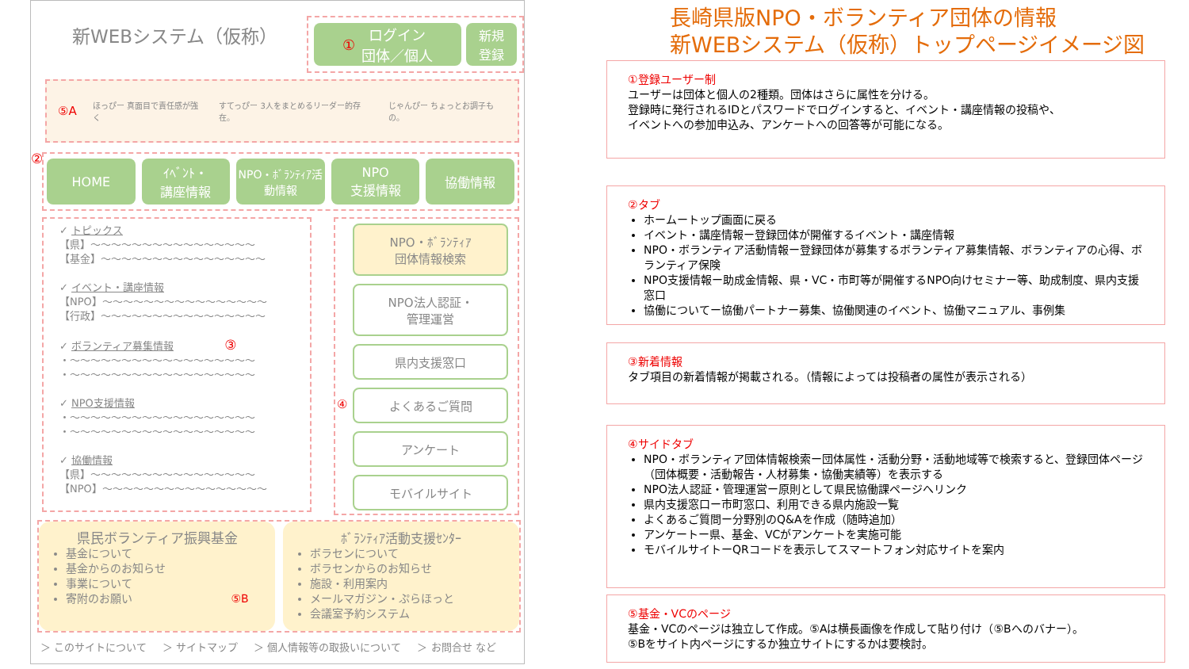長崎県版NPO・ボランティア団体の情報
新WEBシステム（仮称）トップページイメージ図
新WEBシステム（仮称）
① ログイン
団体／個人
新規
登録
⑤A ほっぴー 真面目で責任感が強く すてっぴー 3人をまとめるリーダー的存在。 じゃんぴー ちょっとお調子もの。
②
HOME ｲﾍﾞﾝﾄ・
講座情報
NPO・ﾎﾞﾗﾝﾃｨｱ活動情報 NPO
支援情報
協働情報
✓ トピックス
【県】～～～～～～～～～～～～～～～～
【基金】～～～～～～～～～～～～～～～～
✓ イベント・講座情報
【NPO】～～～～～～～～～～～～～～～～
【行政】～～～～～～～～～～～～～～～～
✓ ボランティア募集情報 ③
・～～～～～～～～～～～～～～～～～～
・～～～～～～～～～～～～～～～～～～
✓ NPO支援情報
・～～～～～～～～～～～～～～～～～～
・～～～～～～～～～～～～～～～～～～
✓ 協働情報
【県】～～～～～～～～～～～～～～～～
【NPO】～～～～～～～～～～～～～～～～
NPO・ﾎﾞﾗﾝﾃｨｱ
団体情報検索
NPO法人認証・
管理運営
県内支援窓口
④ よくあるご質問
アンケート
モバイルサイト
県民ボランティア振興基金
基金について
基金からのお知らせ
事業について
寄附のお願い ⑤B
ﾎﾞﾗﾝﾃｨｱ活動支援ｾﾝﾀｰ
ボラセンについて
ボラセンからのお知らせ
施設・利用案内
メールマガジン・ぷらほっと
会議室予約システム
＞ このサイトについて ＞ サイトマップ ＞ 個人情報等の取扱いについて ＞ お問合せ など
①登録ユーザー制
ユーザーは団体と個人の2種類。団体はさらに属性を分ける。
登録時に発行されるIDとパスワードでログインすると、イベント・講座情報の投稿や、
イベントへの参加申込み、アンケートへの回答等が可能になる。
②タブ
ホームートップ画面に戻る
イベント・講座情報ー登録団体が開催するイベント・講座情報
NPO・ボランティア活動情報ー登録団体が募集するボランティア募集情報、ボランティアの心得、ボランティア保険
NPO支援情報ー助成金情報、県・VC・市町等が開催するNPO向けセミナー等、助成制度、県内支援窓口
協働についてー協働パートナー募集、協働関連のイベント、協働マニュアル、事例集
③新着情報
タブ項目の新着情報が掲載される。（情報によっては投稿者の属性が表示される）
④サイドタブ
NPO・ボランティア団体情報検索ー団体属性・活動分野・活動地域等で検索すると、登録団体ページ（団体概要・活動報告・人材募集・協働実績等）を表示する
NPO法人認証・管理運営ー原則として県民協働課ページへリンク
県内支援窓口ー市町窓口、利用できる県内施設一覧
よくあるご質問ー分野別のQ&Aを作成（随時追加）
アンケートー県、基金、VCがアンケートを実施可能
モバイルサイトーQRコードを表示してスマートフォン対応サイトを案内
⑤基金・VCのページ
基金・VCのページは独立して作成。⑤Aは横長画像を作成して貼り付け（⑤Bへのバナー）。
⑤Bをサイト内ページにするか独立サイトにするかは要検討。